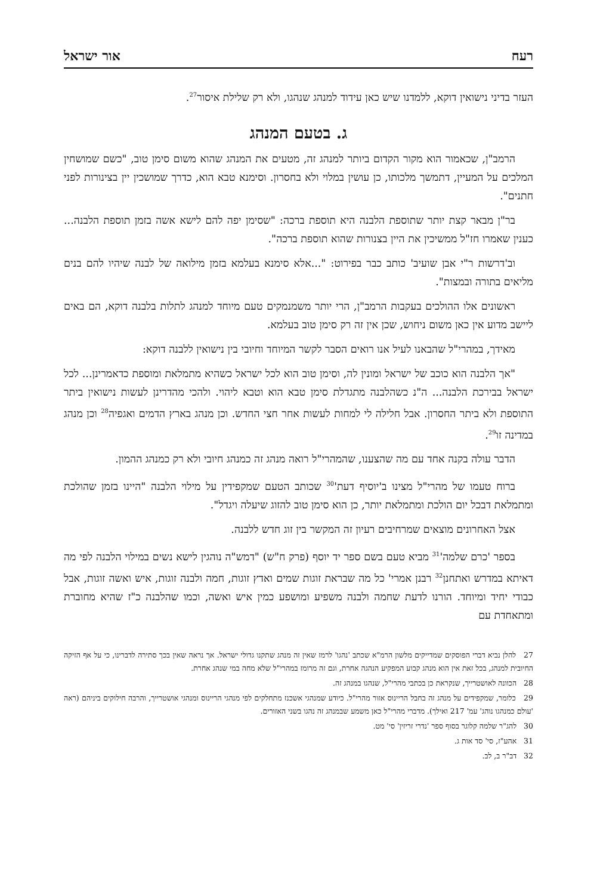רעח אור ישראל
העזר בדיני נישואין דוקא, ללמדנו שיש כאן עידוד למנהג שנהגו, ולא רק שלילת איסור<sup>27</sup>.
ג. בטעם המנהג
הרמב"ן, שכאמור הוא מקור הקדום ביותר למנהג זה, מטעים את המנהג שהוא משום סימן טוב, "כשם שמושחין המלכים על המעיין, דתמשך מלכותו, כן עושין במלוי ולא בחסרון. וסימנא טבא הוא, כדרך שמושכין יין בצינורות לפני חתנים".
בר"ן מבאר קצת יותר שתוספת הלבנה היא תוספת ברכה: "שסימן יפה להם לישא אשה בזמן תוספת הלבנה... כענין שאמרו חז"ל ממשיכין את היין בצנורות שהוא תוספת ברכה".
וב'דרשות ר"י אבן שועיב' כותב כבר בפירוט: "...אלא סימנא בעלמא בזמן מילואה של לבנה שיהיו להם בנים מליאים בתורה ובמצות".
ראשונים אלו ההולכים בעקבות הרמב"ן, הרי יותר משמנמקים טעם מיוחד למנהג לתלות בלבנה דוקא, הם באים ליישב מדוע אין כאן משום ניחוש, שכן אין זה רק סימן טוב בעלמא.
מאידך, במהרי"ל שהבאנו לעיל אנו רואים הסבר לקשר המיוחד וחיובי בין נישואין ללבנה דוקא:
"אך הלבנה הוא כוכב של ישראל ומונין לה, וסימן טוב הוא לכל ישראל כשהיא מתמלאת ומוספת כדאמרינן... לכל ישראל בבירכת הלבנה... ה"נ כשהלבנה מתגדלת סימן טבא הוא וטבא ליהוי. ולהכי מהדרינן לעשות נישואין ביתר התוספת ולא ביתר החסרון. אבל חלילה לי למחות לעשות אחר חצי החדש. וכן מנהג בארץ הדמים ואגפיה<sup>28</sup> וכן מנהג במדינה זו<sup>29</sup>.
הדבר עולה בקנה אחד עם מה שהצענו, שהמהרי"ל רואה מנהג זה כמנהג חיובי ולא רק כמנהג ההמון.
ברוח טעמו של מהרי"ל מצינו ב'יוסיף דעת'<sup>30</sup> שכותב הטעם שמקפידין על מילוי הלבנה "היינו בזמן שהולכת ומתמלאת דבכל יום הולכת ומתמלאת יותר, כן הוא סימן טוב להזוג שיעלה ויגדל".
אצל האחרונים מוצאים שמרחיבים רעיון זה המקשר בין זוג חדש ללבנה.
בספר 'כרם שלמה'<sup>31</sup> מביא טעם בשם ספר יד יוסף (פרק ח"ש) "דמש"ה נוהגין לישא נשים במילוי הלבנה לפי מה דאיתא במדרש ואתחנן<sup>32</sup> רבנן אמרי' כל מה שבראת זוגות שמים ואדץ זוגות, חמה ולבנה זוגות, איש ואשה זוגות, אבל כבודי יחיד ומיוחד. הורנו לדעת שחמה ולבנה משפיע ומושפע כמין איש ואשה, וכמו שהלבנה כ"ז שהיא מחוברת ומתאחדת עם
27 להלן נביא דברי הפוסקים שמדייקים מלשון הרמ"א שכתב 'נהגו' לרמז שאין זה מנהג שתקנו גדולי ישראל. אך נראה שאין בכך סתירה לדברינו, כי על אף הזיקה החיובית למנהג, בכל זאת אין הוא מנהג קבוע המפקיע הנהגה אחרת, וגם זה מרומז במהרי"ל שלא מחה במי שנהג אחרת.
28 הכוונה לאושטרייך, שנקראת כן בכתבי מהרי"ל, שנהגו במנהג זה.
29 כלומר, שמקפידים על מנהג זה בחבל הריינוס אזור מהרי"ל. כיודע שמנהגי אשכנז מתחלקים לפי מנהגי הריינוס ומנהגי אושטרייך, והרבה חילוקים ביניהם (ראה 'עולם כמנהגו נוהג' עמ' 217 ואילך). מדברי מהרי"ל כאן משמע שבמנהג זה נהגו בשני האזורים.
30 להג"ר שלמה קלוגר בסוף ספר 'נדרי זריזין' סי' מט.
31 אהע"ז, סי' סד אות ג.
32 דב"ר ב, לב.